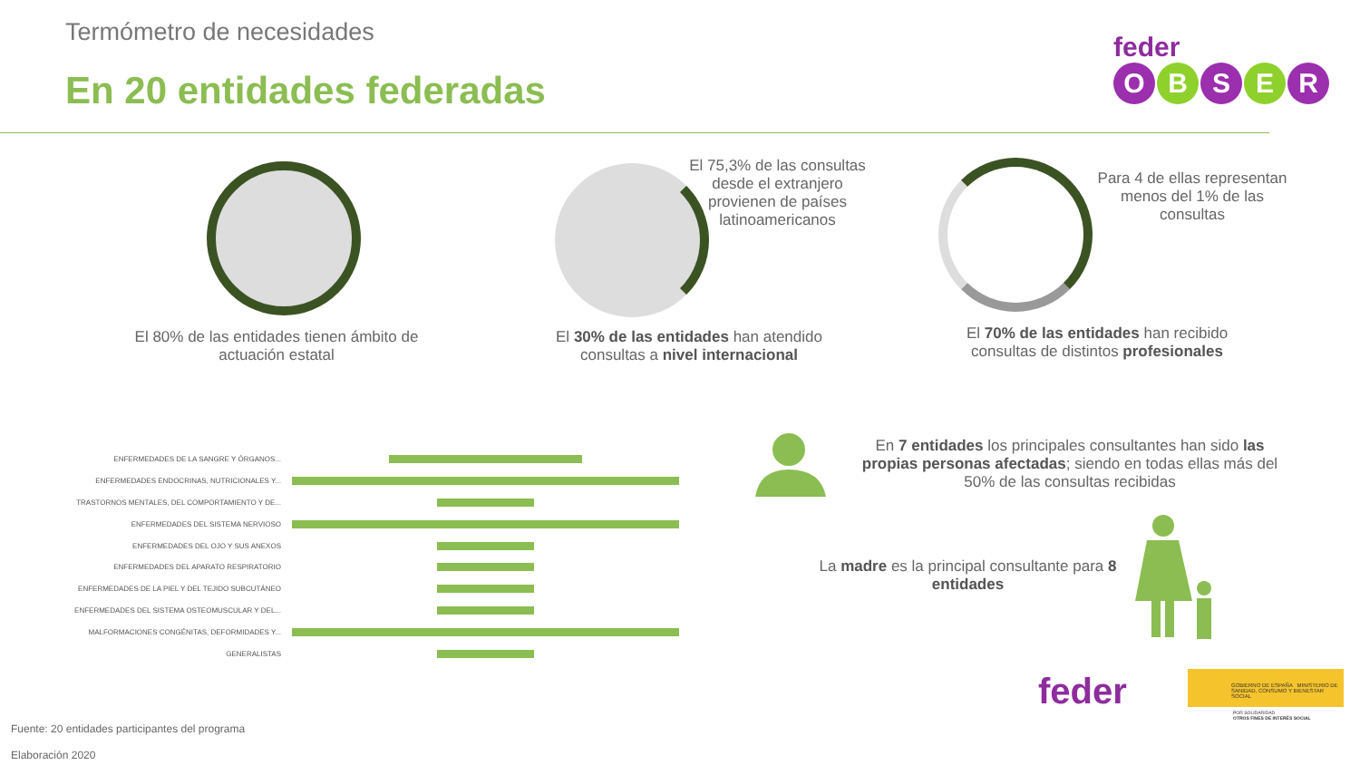Termómetro de necesidades
En 20 entidades federadas
feder
O B S E R
El 75,3% de las consultas desde el extranjero provienen de países latinoamericanos
Para 4 de ellas representan menos del 1% de las consultas
El 80% de las entidades tienen ámbito de actuación estatal
El 30% de las entidades han atendido consultas a nivel internacional
El 70% de las entidades han recibido consultas de distintos profesionales
ENFERMEDADES DE LA SANGRE Y ÓRGANOS...
ENFERMEDADES ENDOCRINAS, NUTRICIONALES Y...
TRASTORNOS MENTALES, DEL COMPORTAMIENTO Y DE...
ENFERMEDADES DEL SISTEMA NERVIOSO
ENFERMEDADES DEL OJO Y SUS ANEXOS
ENFERMEDADES DEL APARATO RESPIRATORIO
ENFERMEDADES DE LA PIEL Y DEL TEJIDO SUBCUTÁNEO
ENFERMEDADES DEL SISTEMA OSTEOMUSCULAR Y DEL...
MALFORMACIONES CONGÉNITAS, DEFORMIDADES Y...
GENERALISTAS
En 7 entidades los principales consultantes han sido las propias personas afectadas; siendo en todas ellas más del 50% de las consultas recibidas
La madre es la principal consultante para 8 entidades
feder
GOBIERNO DE ESPAÑA MINISTERIO DE SANIDAD, CONSUMO Y BIENESTAR SOCIAL
POR SOLIDARIDAD
OTROS FINES DE INTERÉS SOCIAL
Fuente: 20 entidades participantes del programa
Elaboración 2020